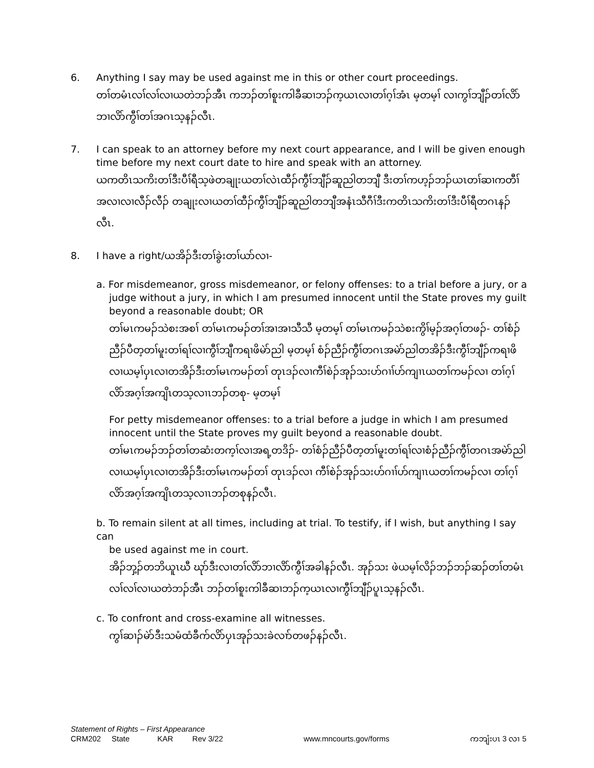6. Anything I say may be used against me in this or other court proceedings.
တၢ်တမံၤလၢ်လၢ်လၢယတဲဘၣ်အီၤ ကဘၣ်တၢ်စူးကါခီဆၢဘၣ်က့ယၤလၢတၢ်ဂ့ၢ်အံၤ မ့တမ့ၢ် လၢကွၢ်ဘျီၣ်တၢ်လိာ်ဘၢလိာ်ကွီၢ်တၢ်အဂၤသ့နၣ်လီၤ.
7. I can speak to an attorney before my next court appearance, and I will be given enough time before my next court date to hire and speak with an attorney.
ယကတိၤသကိးတၢ်ဒီးပီၢ်ရီသ့ဖဲတချုးယတၢ်လဲၤထီၣ်ကွီၢ်ဘျီၣ်ဆူညါတဘျီ ဒီးတၢ်ကဟ့ၣ်ဘၣ်ယၤတၢ်ဆၢကတီၢ်အလၢလၢလီၣ်လီၣ် တချုးလၢယတၢ်ထီၣ်ကွီၢ်ဘျီၣ်ဆူညါတဘျီအနံၤသီဂီၢ်ဒီးကတိၤသကိးတၢ်ဒီးပီၢ်ရီတဂၤနၣ်လီၤ.
8. I have a right/ယအိၣ်ဒီးတၢ်ခွဲးတၢ်ယာ်လၢ-
a. For misdemeanor, gross misdemeanor, or felony offenses: to a trial before a jury, or a
judge without a jury, in which I am presumed innocent until the State proves my guilt beyond a reasonable doubt; OR
တၢ်မၤကမၣ်သဲစးအစၢ် တၢ်မၤကမၣ်တၢ်အၢအၢသီသီ မ့တမ့ၢ် တၢ်မၤကမၣ်သဲစးကွိၢ်မ့ၣ်အဂ့ၢ်တဖၣ်- တၢ်စံၣ်ညီၣ်ပီတ့တၢ်မူးတၢ်ရၢ်လၢကွီၢ်ဘျီကရၢဖိမဲာ်ညါ မ့တမ့ၢ် စံၣ်ညီၣ်ကွီၢ်တဂၤအမဲာ်ညါတအိၣ်ဒီးကွီၢ်ဘျီၣ်ကရၢဖိ လၢယမ့ၢ်ပှၤလၢတအိၣ်ဒီးတၢ်မၤကမၣ်တၢ် တုၤဒၣ်လၢကီၢ်စဲၣ်အုၣ်သးဟ်ဂၢၢ်ဟ်ကျၢၤယတၢ်ကမၣ်လၢ တၢ်ဂ့ၢ်လိာ်အဂ့ၢ်အကျိၤတသ့လၢၤဘၣ်တစု- မ့တမ့ၢ်
For petty misdemeanor offenses: to a trial before a judge in which I am presumed innocent until the State proves my guilt beyond a reasonable doubt.
တၢ်မၤကမၣ်ဘၣ်တၢ်တဆံးတက့ၢ်လၢအရ့တဒိၣ်- တၢ်စံၣ်ညီၣ်ပီတ့တၢ်မူးတၢ်ရၢ်လၢစံၣ်ညီၣ်ကွီၢ်တဂၤအမဲာ်ညါ လၢယမ့ၢ်ပှၤလၢတအိၣ်ဒီးတၢ်မၤကမၣ်တၢ် တုၤဒၣ်လၢ ကီၢ်စဲၣ်အုၣ်သးဟ်ဂၢၢ်ဟ်ကျၢၤယတၢ်ကမၣ်လၢ တၢ်ဂ့ၢ်လိာ်အဂ့ၢ်အကျိၤတသ့လၢၤဘၣ်တစုနၣ်လီၤ.
b. To remain silent at all times, including at trial. To testify, if I wish, but anything I say can
be used against me in court.
အိၣ်ဘှ့ၣ်တဘိယူၤဃီ ဃုာ်ဒီးလၢတၢ်လိာ်ဘၢလိာ်ကွီၢ်အခါနၣ်လီၤ. အုၣ်သး ဖဲယမ့ၢ်လိၣ်ဘၣ်ဘၣ်ဆၣ်တၢ်တမံၤလၢ်လၢ်လၢယတဲဘၣ်အီၤ ဘၣ်တၢ်စူးကါခီဆၢဘၣ်က့ယၤလၢကွီၢ်ဘျီၣ်ပူၤသ့နၣ်လီၤ.
c. To confront and cross-examine all witnesses.
ကွၢ်ဆၢၣ်မဲာ်ဒီးသမံထံခီက်လိာ်ပှၤအုၣ်သးခဲလၢာ်တဖၣ်နၣ်လီၤ.
Statement of Rights – First Appearance
CRM202 State KAR Rev 3/22 www.mncourts.gov/forms ကဘျံးပၤ 3 လၢ 5